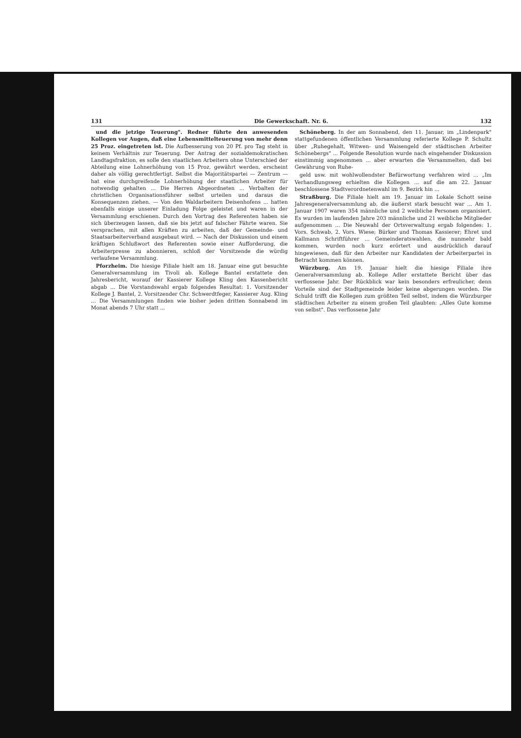131 Die Gewerkschaft. Nr. 6. 132
und die jetzige Teuerung". Redner führte den anwesenden Kollegen vor Augen, daß eine Lebensmittelteuerung von mehr denn 25 Proz. eingetreten ist. Die Aufbesserung von 20 Pf. pro Tag steht in keinem Verhältnis zur Teuerung. Der Antrag der sozialdemokratischen Landtagsfraktion, es solle den staatlichen Arbeitern ohne Unterschied der Abteilung eine Lohnerhöhung von 15 Proz. gewährt werden, erscheint daher als völlig gerechtfertigt. Selbst die Majoritätspartei — Zentrum — hat eine durchgreifende Lohnerhöhung der staatlichen Arbeiter für notwendig gehalten ... Die Herren Abgeordneten ... Verbalten der christlichen Organisationsführer selbst urteilen und daraus die Konsequenzen ziehen. — Von den Waldarbeitern Deisenhofens ... hatten ebenfalls einige unserer Einladung Folge geleistet und waren in der Versammlung erschienen. Durch den Vortrag des Referenten haben sie sich überzeugen lassen, daß sie bis jetzt auf falscher Fährte waren. Sie versprachen, mit allen Kräften zu arbeiten, daß der Gemeinde- und Staatsarbeiterverband ausgebaut wird. — Nach der Diskussion und einem kräftigen Schlußwort des Referenten sowie einer Aufforderung, die Arbeiterpresse zu abonnieren, schloß der Vorsitzende die würdig verlaufene Versammlung.
Pforzheim. Die hiesige Filiale hielt am 18. Januar eine gut besuchte Generalversammlung im Tivoli ab. Kollege Bantel erstattete den Jahresbericht, worauf der Kassierer Kollege Kling den Kassenbericht abgab ... Die Vorstandswahl ergab folgendes Resultat: 1. Vorsitzender Kollege J. Bantel, 2. Vorsitzender Chr. Schwerdtfeger, Kassierer Aug. Kling ... Die Versammlungen finden wie bisher jeden dritten Sonnabend im Monat abends 7 Uhr statt ...
Schöneberg. In der am Sonnabend, den 11. Januar, im „Lindenpark" stattgefundenen öffentlichen Versammlung referierte Kollege P. Schultz über „Ruhegehalt, Witwen- und Waisengeld der städtischen Arbeiter Schönebergs" ... Folgende Resolution wurde nach eingehender Diskussion einstimmig angenommen ... aber erwarten die Versammelten, daß bei Gewährung von Ruhe-
geld usw. mit wohlwollendster Befürwortung verfahren wird ... „Im Verhandlungsweg erhielten die Kollegen ... auf die am 22. Januar beschlossene Stadtverordnetenwahl im 9. Bezirk hin ...
Straßburg. Die Filiale hielt am 19. Januar im Lokale Schott seine Jahresgeneralversammlung ab, die äußerst stark besucht war ... Am 1. Januar 1907 waren 354 männliche und 2 weibliche Personen organisiert. Es wurden im laufenden Jahre 203 männliche und 21 weibliche Mitglieder aufgenommen ... Die Neuwahl der Ortsverwaltung ergab folgendes: 1. Vors. Schwab, 2. Vors. Wiese; Bürker und Thomas Kassierer; Ehret und Kallmann Schriftführer ... Gemeinderatswahlen, die nunmehr bald kommen, wurden noch kurz erörtert und ausdrücklich darauf hingewiesen, daß für den Arbeiter nur Kandidaten der Arbeiterpartei in Betracht kommen können.
Würzburg. Am 19. Januar hielt die hiesige Filiale ihre Generalversammlung ab. Kollege Adler erstattete Bericht über das verflossene Jahr. Der Rückblick war kein besonders erfreulicher, denn Vorteile sind der Stadtgemeinde leider keine abgerungen worden. Die Schuld trifft die Kollegen zum größten Teil selbst, indem die Würzburger städtischen Arbeiter zu einem großen Teil glaubten: „Alles Gute komme von selbst". Das verflossene Jahr